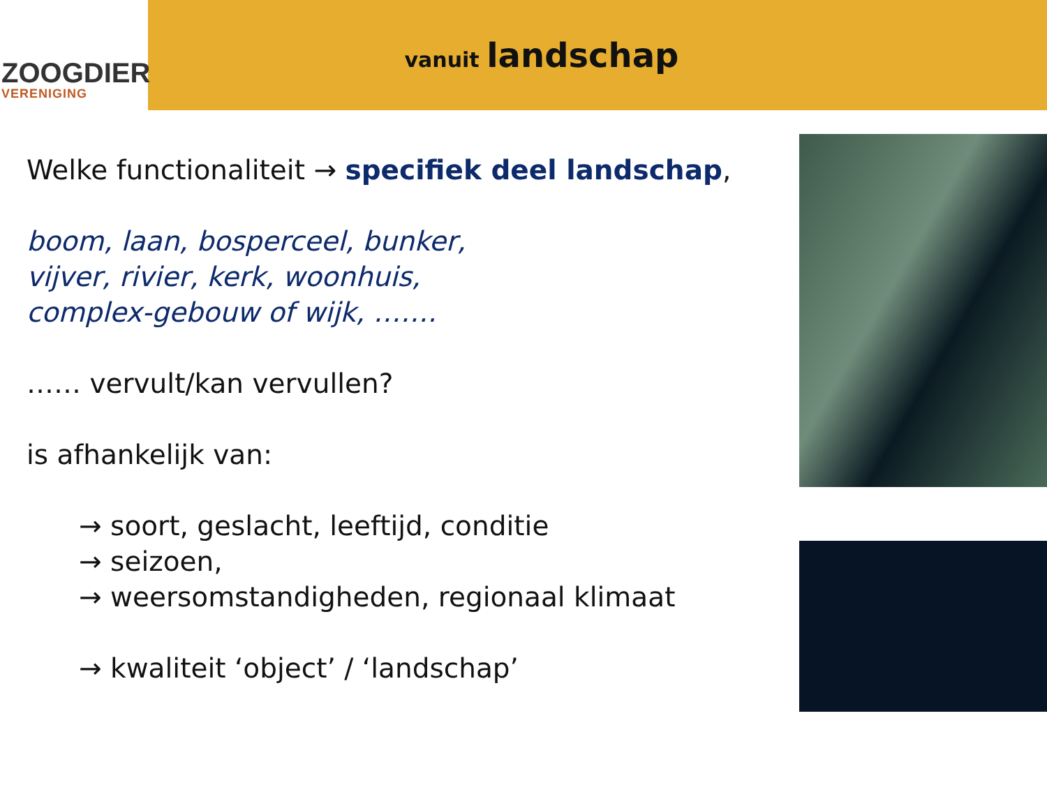ZOOGDIER
VERENIGING
vanuit landschap
Welke functionaliteit → specifiek deel landschap,
boom, laan, bosperceel, bunker,
vijver, rivier, kerk, woonhuis,
complex-gebouw of wijk, …….
…… vervult/kan vervullen?
is afhankelijk van:
→ soort, geslacht, leeftijd, conditie
→ seizoen,
→ weersomstandigheden, regionaal klimaat
→ kwaliteit ‘object’ / ‘landschap’